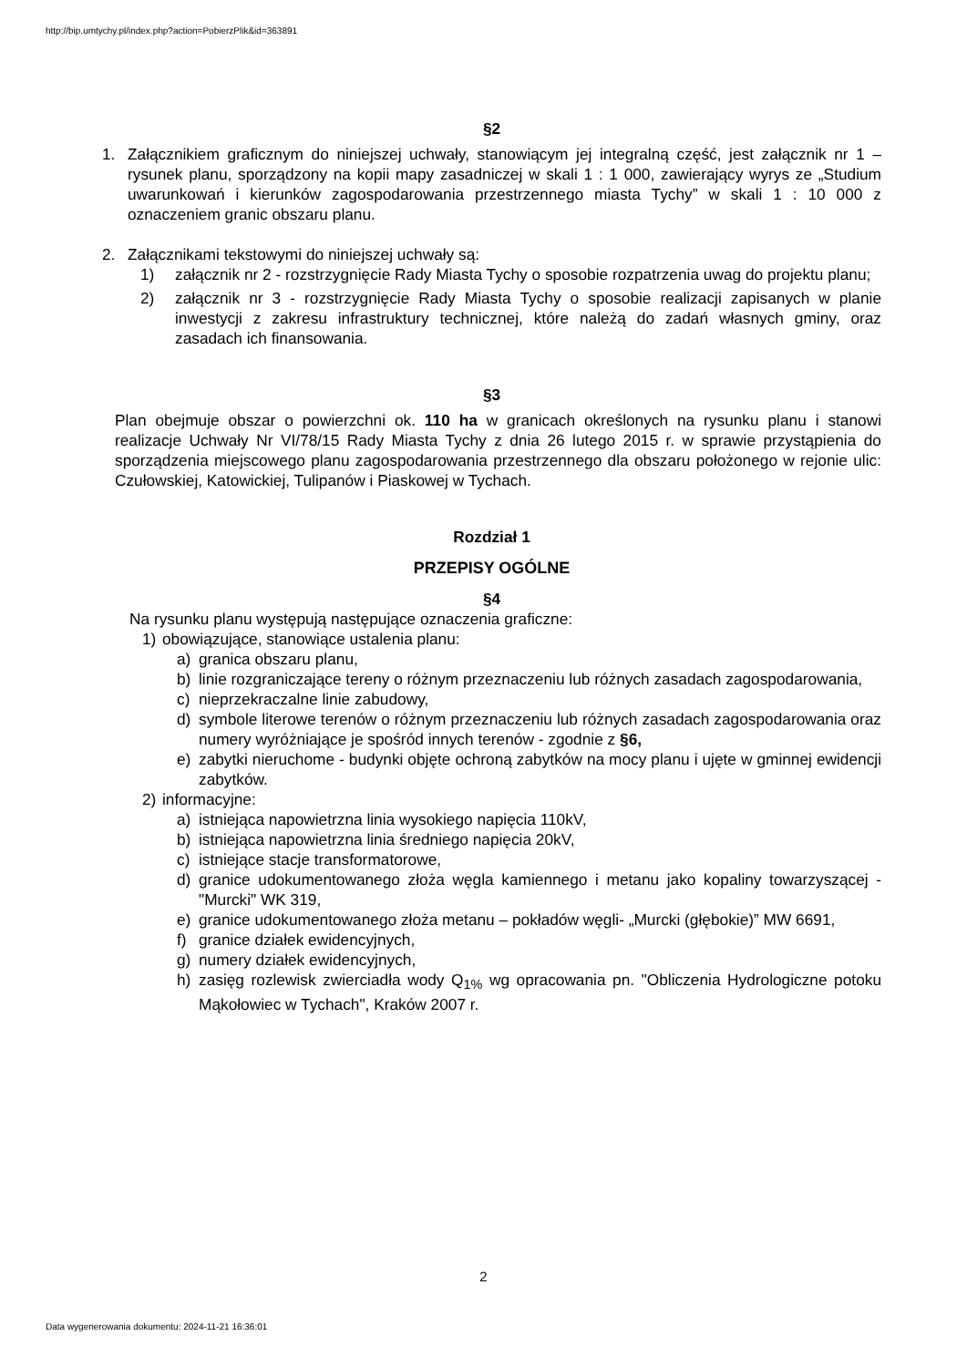http://bip.umtychy.pl/index.php?action=PobierzPlik&id=363891
§2
1. Załącznikiem graficznym do niniejszej uchwały, stanowiącym jej integralną część, jest załącznik nr 1 – rysunek planu, sporządzony na kopii mapy zasadniczej w skali 1 : 1 000, zawierający wyrys ze „Studium uwarunkowań i kierunków zagospodarowania przestrzennego miasta Tychy” w skali 1 : 10 000 z oznaczeniem granic obszaru planu.
2. Załącznikami tekstowymi do niniejszej uchwały są:
1) załącznik nr 2 - rozstrzygnięcie Rady Miasta Tychy o sposobie rozpatrzenia uwag do projektu planu;
2) załącznik nr 3 - rozstrzygnięcie Rady Miasta Tychy o sposobie realizacji zapisanych w planie inwestycji z zakresu infrastruktury technicznej, które należą do zadań własnych gminy, oraz zasadach ich finansowania.
§3
Plan obejmuje obszar o powierzchni ok. 110 ha w granicach określonych na rysunku planu i stanowi realizacje Uchwały Nr VI/78/15 Rady Miasta Tychy z dnia 26 lutego 2015 r. w sprawie przystąpienia do sporządzenia miejscowego planu zagospodarowania przestrzennego dla obszaru położonego w rejonie ulic: Czułowskiej, Katowickiej, Tulipanów i Piaskowej w Tychach.
Rozdział 1
PRZEPISY OGÓLNE
§4
Na rysunku planu występują następujące oznaczenia graficzne:
1) obowiązujące, stanowiące ustalenia planu:
a) granica obszaru planu,
b) linie rozgraniczające tereny o różnym przeznaczeniu lub różnych zasadach zagospodarowania,
c) nieprzekraczalne linie zabudowy,
d) symbole literowe terenów o różnym przeznaczeniu lub różnych zasadach zagospodarowania oraz numery wyróżniające je spośród innych terenów - zgodnie z §6,
e) zabytki nieruchome - budynki objęte ochroną zabytków na mocy planu i ujęte w gminnej ewidencji zabytków.
2) informacyjne:
a) istniejąca napowietrzna linia wysokiego napięcia 110kV,
b) istniejąca napowietrzna linia średniego napięcia 20kV,
c) istniejące stacje transformatorowe,
d) granice udokumentowanego złoża węgla kamiennego i metanu jako kopaliny towarzyszącej - "Murcki" WK 319,
e) granice udokumentowanego złoża metanu – pokładów węgli- „Murcki (głębokie)” MW 6691,
f) granice działek ewidencyjnych,
g) numery działek ewidencyjnych,
h) zasięg rozlewisk zwierciadła wody Q<sub>1%</sub> wg opracowania pn. "Obliczenia Hydrologiczne potoku Mąkołowiec w Tychach", Kraków 2007 r.
2
Data wygenerowania dokumentu: 2024-11-21 16:36:01